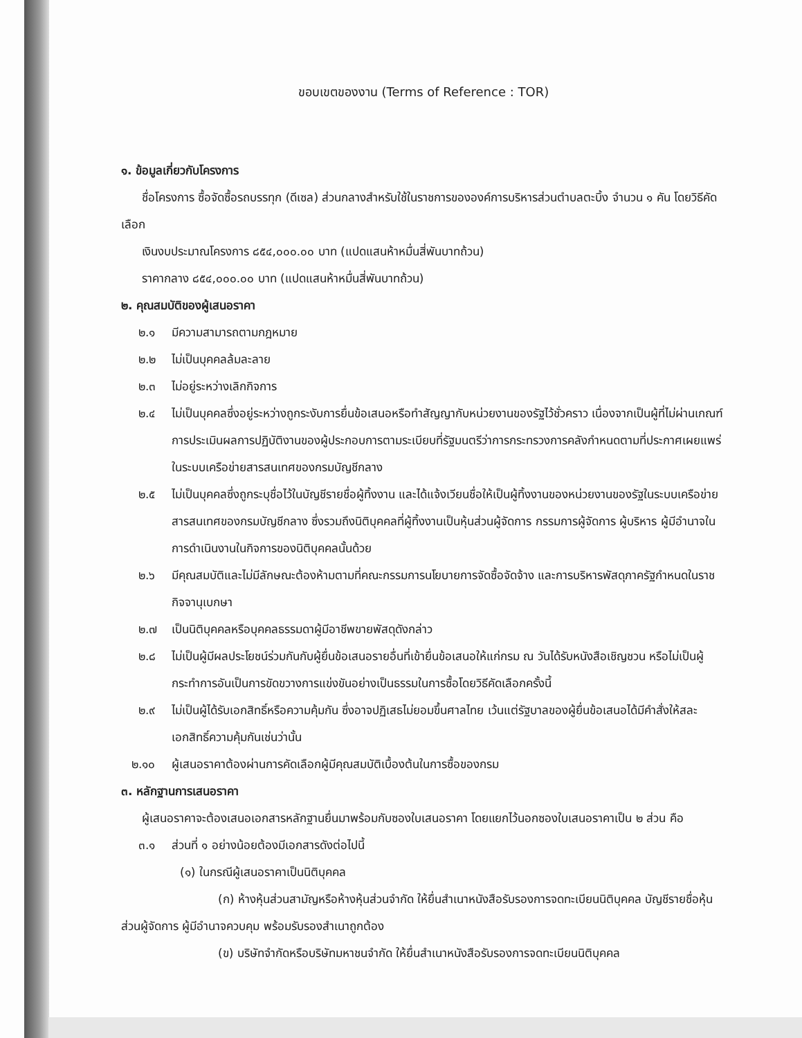ขอบเขตของงาน (Terms of Reference : TOR)
๑. ข้อมูลเกี่ยวกับโครงการ
ชื่อโครงการ ซื้อจัดซื้อรถบรรทุก (ดีเซล) ส่วนกลางสำหรับใช้ในราชการขององค์การบริหารส่วนตำบลตะบิ้ง จำนวน ๑ คัน โดยวิธีคัดเลือก
เงินงบประมาณโครงการ ๘๕๔,๐๐๐.๐๐ บาท (แปดแสนห้าหมื่นสี่พันบาทถ้วน)
ราคากลาง ๘๕๔,๐๐๐.๐๐ บาท (แปดแสนห้าหมื่นสี่พันบาทถ้วน)
๒. คุณสมบัติของผู้เสนอราคา
๒.๑ มีความสามารถตามกฎหมาย
๒.๒ ไม่เป็นบุคคลล้มละลาย
๒.๓ ไม่อยู่ระหว่างเลิกกิจการ
๒.๔ ไม่เป็นบุคคลซึ่งอยู่ระหว่างถูกระงับการยื่นข้อเสนอหรือทำสัญญากับหน่วยงานของรัฐไว้ชั่วคราว เนื่องจากเป็นผู้ที่ไม่ผ่านเกณฑ์การประเมินผลการปฏิบัติงานของผู้ประกอบการตามระเบียบที่รัฐมนตรีว่าการกระทรวงการคลังกำหนดตามที่ประกาศเผยแพร่ในระบบเครือข่ายสารสนเทศของกรมบัญชีกลาง
๒.๕ ไม่เป็นบุคคลซึ่งถูกระบุชื่อไว้ในบัญชีรายชื่อผู้ทิ้งงาน และได้แจ้งเวียนชื่อให้เป็นผู้ทิ้งงานของหน่วยงานของรัฐในระบบเครือข่ายสารสนเทศของกรมบัญชีกลาง ซึ่งรวมถึงนิติบุคคลที่ผู้ทิ้งงานเป็นหุ้นส่วนผู้จัดการ กรรมการผู้จัดการ ผู้บริหาร ผู้มีอำนาจในการดำเนินงานในกิจการของนิติบุคคลนั้นด้วย
๒.๖ มีคุณสมบัติและไม่มีลักษณะต้องห้ามตามที่คณะกรรมการนโยบายการจัดซื้อจัดจ้าง และการบริหารพัสดุภาครัฐกำหนดในราชกิจจานุเบกษา
๒.๗ เป็นนิติบุคคลหรือบุคคลธรรมดาผู้มีอาชีพขายพัสดุดังกล่าว
๒.๘ ไม่เป็นผู้มีผลประโยชน์ร่วมกันกับผู้ยื่นข้อเสนอรายอื่นที่เข้ายื่นข้อเสนอให้แก่กรม ณ วันได้รับหนังสือเชิญชวน หรือไม่เป็นผู้กระทำการอันเป็นการขัดขวางการแข่งขันอย่างเป็นธรรมในการซื้อโดยวิธีคัดเลือกครั้งนี้
๒.๙ ไม่เป็นผู้ได้รับเอกสิทธิ์หรือความคุ้มกัน ซึ่งอาจปฏิเสธไม่ยอมขึ้นศาลไทย เว้นแต่รัฐบาลของผู้ยื่นข้อเสนอได้มีคำสั่งให้สละเอกสิทธิ์ความคุ้มกันเช่นว่านั้น
๒.๑๐ ผู้เสนอราคาต้องผ่านการคัดเลือกผู้มีคุณสมบัติเบื้องต้นในการซื้อของกรม
๓. หลักฐานการเสนอราคา
ผู้เสนอราคาจะต้องเสนอเอกสารหลักฐานยื่นมาพร้อมกับซองใบเสนอราคา โดยแยกไว้นอกซองใบเสนอราคาเป็น ๒ ส่วน คือ
๓.๑ ส่วนที่ ๑ อย่างน้อยต้องมีเอกสารดังต่อไปนี้
(๑) ในกรณีผู้เสนอราคาเป็นนิติบุคคล
(ก) ห้างหุ้นส่วนสามัญหรือห้างหุ้นส่วนจำกัด ให้ยื่นสำเนาหนังสือรับรองการจดทะเบียนนิติบุคคล บัญชีรายชื่อหุ้นส่วนผู้จัดการ ผู้มีอำนาจควบคุม พร้อมรับรองสำเนาถูกต้อง
(ข) บริษัทจำกัดหรือบริษัทมหาชนจำกัด ให้ยื่นสำเนาหนังสือรับรองการจดทะเบียนนิติบุคคล